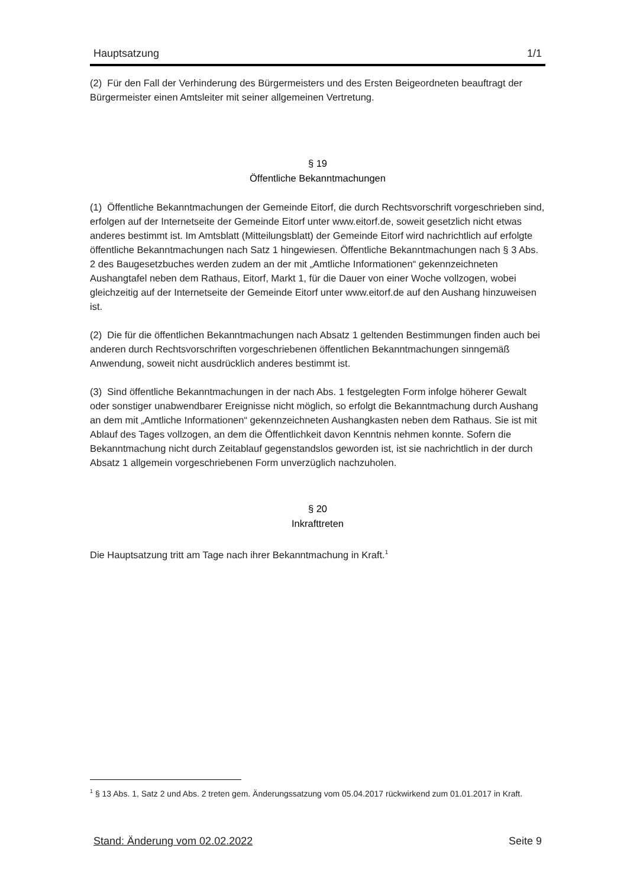Hauptsatzung 1/1
(2) Für den Fall der Verhinderung des Bürgermeisters und des Ersten Beigeordneten beauftragt der Bürgermeister einen Amtsleiter mit seiner allgemeinen Vertretung.
§ 19
Öffentliche Bekanntmachungen
(1) Öffentliche Bekanntmachungen der Gemeinde Eitorf, die durch Rechtsvorschrift vorgeschrieben sind, erfolgen auf der Internetseite der Gemeinde Eitorf unter www.eitorf.de, soweit gesetzlich nicht etwas anderes bestimmt ist. Im Amtsblatt (Mitteilungsblatt) der Gemeinde Eitorf wird nachrichtlich auf erfolgte öffentliche Bekanntmachungen nach Satz 1 hingewiesen. Öffentliche Bekanntmachungen nach § 3 Abs. 2 des Baugesetzbuches werden zudem an der mit „Amtliche Informationen“ gekennzeichneten Aushangtafel neben dem Rathaus, Eitorf, Markt 1, für die Dauer von einer Woche vollzogen, wobei gleichzeitig auf der Internetseite der Gemeinde Eitorf unter www.eitorf.de auf den Aushang hinzuweisen ist.
(2) Die für die öffentlichen Bekanntmachungen nach Absatz 1 geltenden Bestimmungen finden auch bei anderen durch Rechtsvorschriften vorgeschriebenen öffentlichen Bekanntmachungen sinngemäß Anwendung, soweit nicht ausdrücklich anderes bestimmt ist.
(3) Sind öffentliche Bekanntmachungen in der nach Abs. 1 festgelegten Form infolge höherer Gewalt oder sonstiger unabwendbarer Ereignisse nicht möglich, so erfolgt die Bekanntmachung durch Aushang an dem mit „Amtliche Informationen“ gekennzeichneten Aushangkasten neben dem Rathaus. Sie ist mit Ablauf des Tages vollzogen, an dem die Öffentlichkeit davon Kenntnis nehmen konnte. Sofern die Bekanntmachung nicht durch Zeitablauf gegenstandslos geworden ist, ist sie nachrichtlich in der durch Absatz 1 allgemein vorgeschriebenen Form unverzüglich nachzuholen.
§ 20
Inkrafttreten
Die Hauptsatzung tritt am Tage nach ihrer Bekanntmachung in Kraft.<sup>1</sup>
<sup>1</sup> § 13 Abs. 1, Satz 2 und Abs. 2 treten gem. Änderungssatzung vom 05.04.2017 rückwirkend zum 01.01.2017 in Kraft.
Stand: Änderung vom 02.02.2022 Seite 9